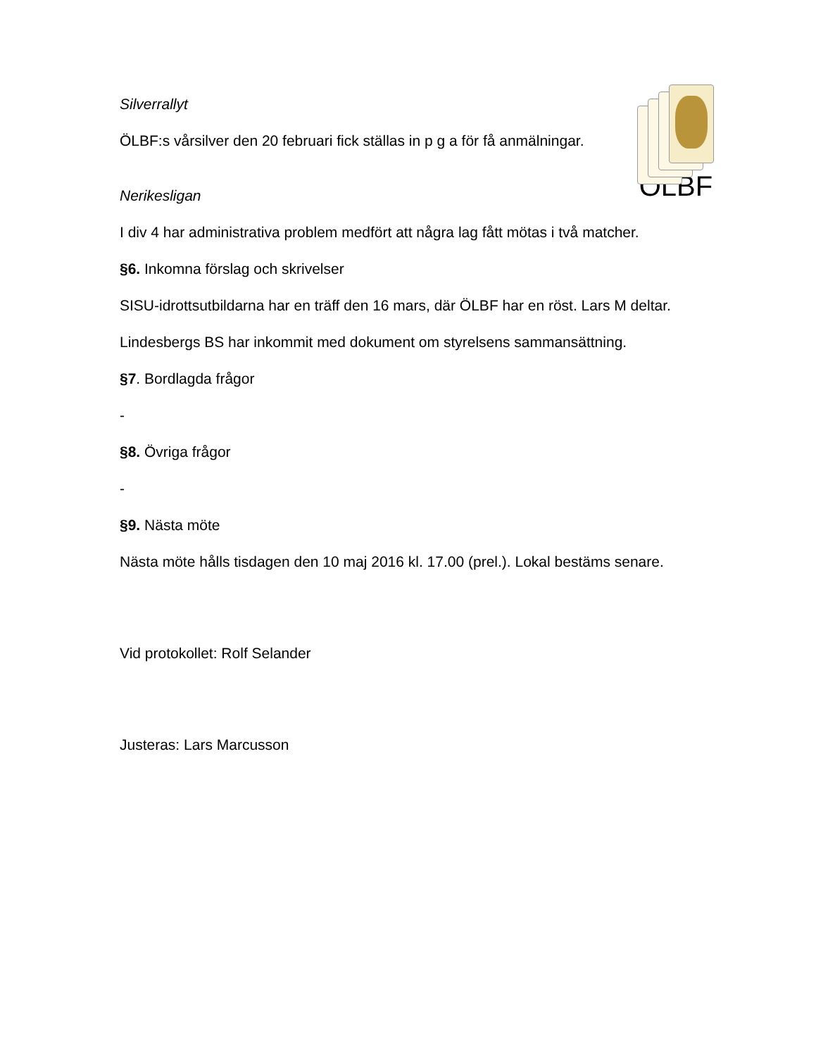ÖLBF
Silverrallyt
ÖLBF:s vårsilver den 20 februari fick ställas in p g a för få anmälningar.
Nerikesligan
I div 4 har administrativa problem medfört att några lag fått mötas i två matcher.
§6. Inkomna förslag och skrivelser
SISU-idrottsutbildarna har en träff den 16 mars, där ÖLBF har en röst. Lars M deltar.
Lindesbergs BS har inkommit med dokument om styrelsens sammansättning.
§7. Bordlagda frågor
-
§8. Övriga frågor
-
§9. Nästa möte
Nästa möte hålls tisdagen den 10 maj 2016 kl. 17.00 (prel.). Lokal bestäms senare.
Vid protokollet: Rolf Selander
Justeras: Lars Marcusson